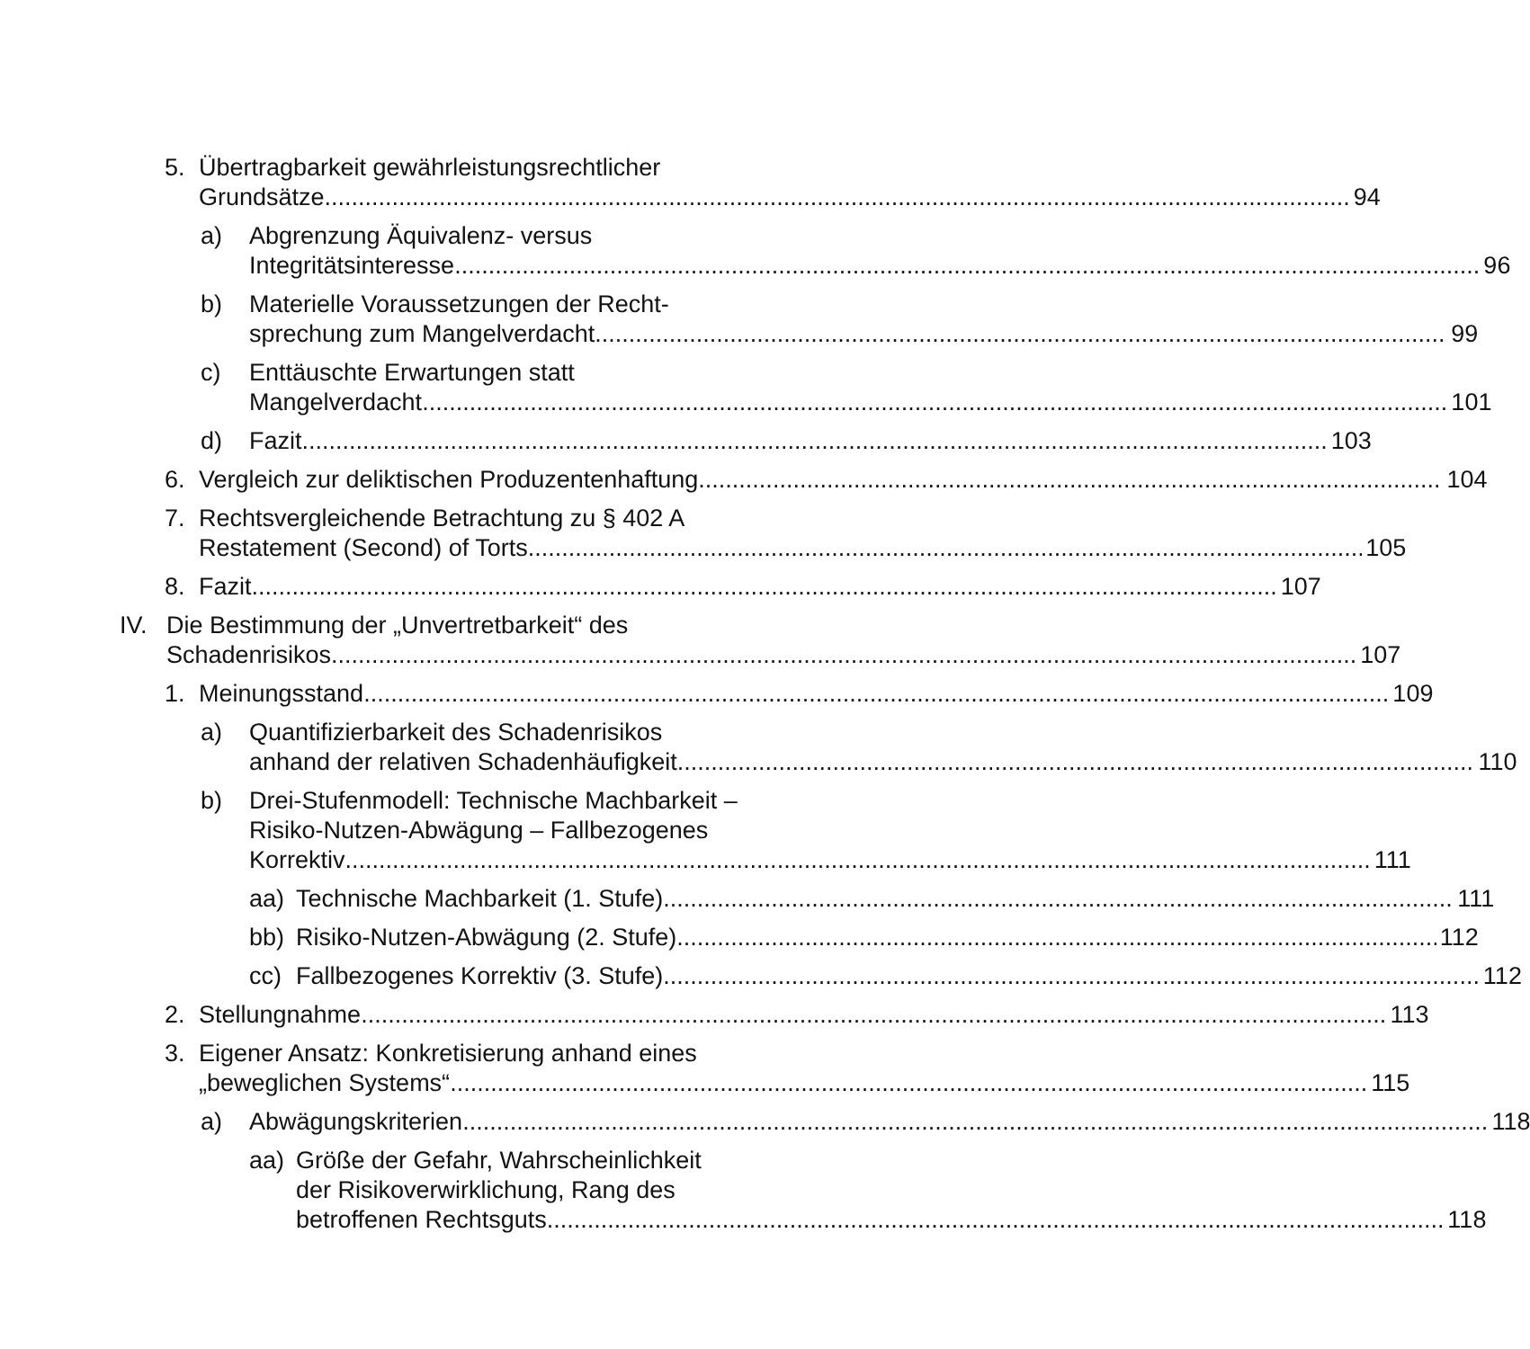5. Übertragbarkeit gewährleistungsrechtlicher
Grundsätze 94
a) Abgrenzung Äquivalenz- versus
Integritätsinteresse 96
b) Materielle Voraussetzungen der Recht-
sprechung zum Mangelverdacht 99
c) Enttäuschte Erwartungen statt
Mangelverdacht 101
d) Fazit 103
6. Vergleich zur deliktischen Produzentenhaftung 104
7. Rechtsvergleichende Betrachtung zu § 402 A
Restatement (Second) of Torts 105
8. Fazit 107
IV. Die Bestimmung der „Unvertretbarkeit“ des
Schadenrisikos 107
1. Meinungsstand 109
a) Quantifizierbarkeit des Schadenrisikos
anhand der relativen Schadenhäufigkeit 110
b) Drei-Stufenmodell: Technische Machbarkeit –
Risiko-Nutzen-Abwägung – Fallbezogenes
Korrektiv 111
aa) Technische Machbarkeit (1. Stufe) 111
bb) Risiko-Nutzen-Abwägung (2. Stufe) 112
cc) Fallbezogenes Korrektiv (3. Stufe) 112
2. Stellungnahme 113
3. Eigener Ansatz: Konkretisierung anhand eines
„beweglichen Systems“ 115
a) Abwägungskriterien 118
aa) Größe der Gefahr, Wahrscheinlichkeit
der Risikoverwirklichung, Rang des
betroffenen Rechtsguts 118